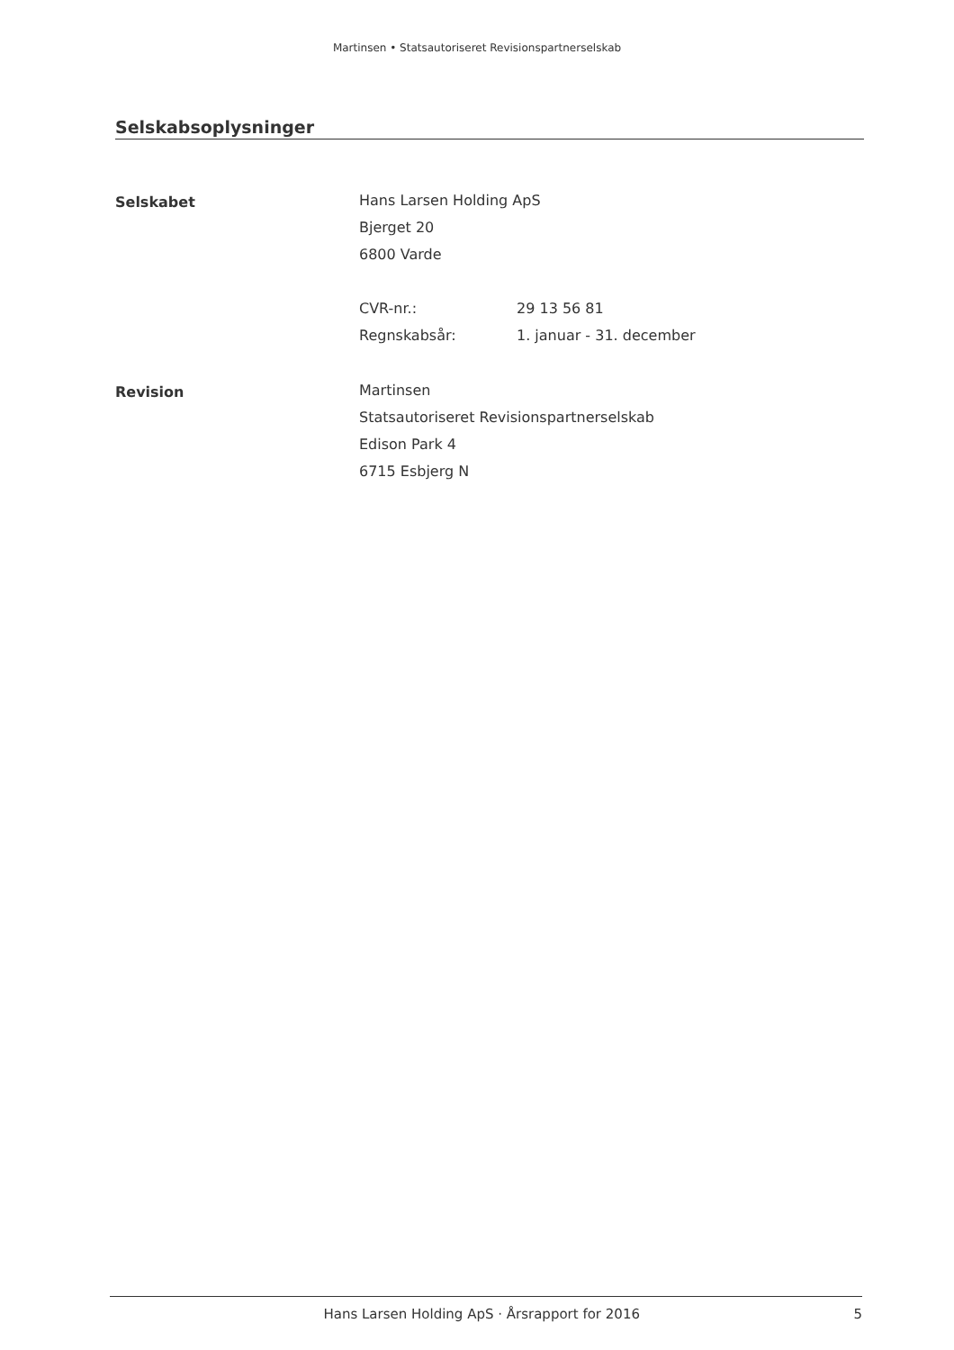Martinsen • Statsautoriseret Revisionspartnerselskab
Selskabsoplysninger
Selskabet
Hans Larsen Holding ApS
Bjerget 20
6800 Varde
CVR-nr.: 29 13 56 81
Regnskabsår: 1. januar - 31. december
Revision
Martinsen
Statsautoriseret Revisionspartnerselskab
Edison Park 4
6715 Esbjerg N
Hans Larsen Holding ApS · Årsrapport for 2016 5